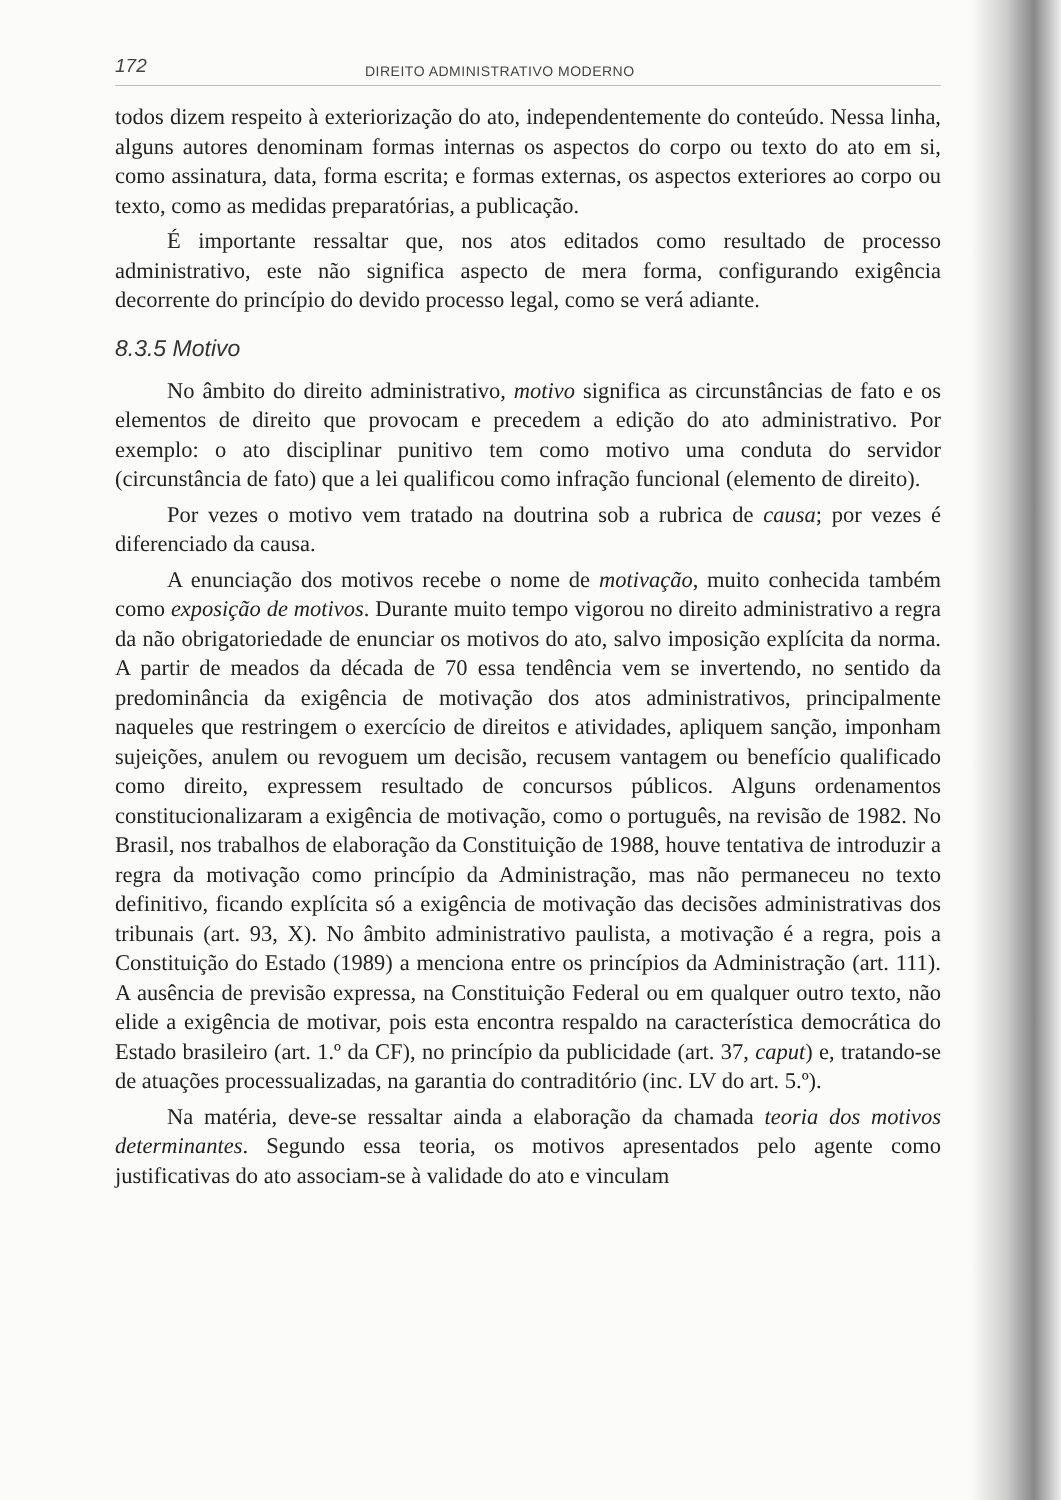172 DIREITO ADMINISTRATIVO MODERNO
todos dizem respeito à exteriorização do ato, independentemente do conteúdo. Nessa linha, alguns autores denominam formas internas os aspectos do corpo ou texto do ato em si, como assinatura, data, forma escrita; e formas externas, os aspectos exteriores ao corpo ou texto, como as medidas preparatórias, a publicação.
É importante ressaltar que, nos atos editados como resultado de processo administrativo, este não significa aspecto de mera forma, configurando exigência decorrente do princípio do devido processo legal, como se verá adiante.
8.3.5 Motivo
No âmbito do direito administrativo, motivo significa as circunstâncias de fato e os elementos de direito que provocam e precedem a edição do ato administrativo. Por exemplo: o ato disciplinar punitivo tem como motivo uma conduta do servidor (circunstância de fato) que a lei qualificou como infração funcional (elemento de direito).
Por vezes o motivo vem tratado na doutrina sob a rubrica de causa; por vezes é diferenciado da causa.
A enunciação dos motivos recebe o nome de motivação, muito conhecida também como exposição de motivos. Durante muito tempo vigorou no direito administrativo a regra da não obrigatoriedade de enunciar os motivos do ato, salvo imposição explícita da norma. A partir de meados da década de 70 essa tendência vem se invertendo, no sentido da predominância da exigência de motivação dos atos administrativos, principalmente naqueles que restringem o exercício de direitos e atividades, apliquem sanção, imponham sujeições, anulem ou revoguem um decisão, recusem vantagem ou benefício qualificado como direito, expressem resultado de concursos públicos. Alguns ordenamentos constitucionalizaram a exigência de motivação, como o português, na revisão de 1982. No Brasil, nos trabalhos de elaboração da Constituição de 1988, houve tentativa de introduzir a regra da motivação como princípio da Administração, mas não permaneceu no texto definitivo, ficando explícita só a exigência de motivação das decisões administrativas dos tribunais (art. 93, X). No âmbito administrativo paulista, a motivação é a regra, pois a Constituição do Estado (1989) a menciona entre os princípios da Administração (art. 111). A ausência de previsão expressa, na Constituição Federal ou em qualquer outro texto, não elide a exigência de motivar, pois esta encontra respaldo na característica democrática do Estado brasileiro (art. 1.º da CF), no princípio da publicidade (art. 37, caput) e, tratando-se de atuações processualizadas, na garantia do contraditório (inc. LV do art. 5.º).
Na matéria, deve-se ressaltar ainda a elaboração da chamada teoria dos motivos determinantes. Segundo essa teoria, os motivos apresentados pelo agente como justificativas do ato associam-se à validade do ato e vinculam